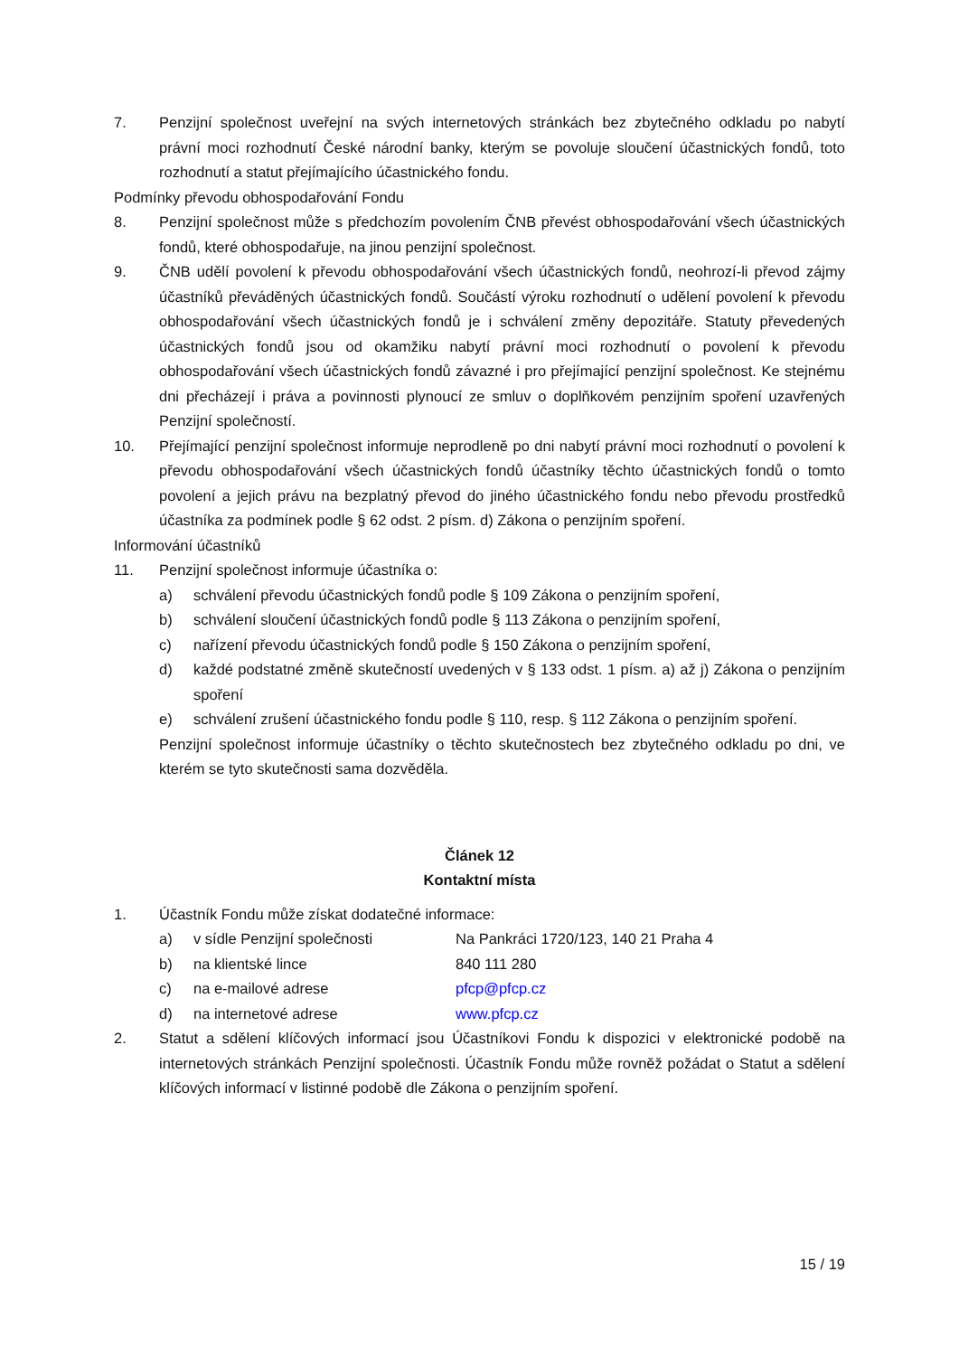7. Penzijní společnost uveřejní na svých internetových stránkách bez zbytečného odkladu po nabytí právní moci rozhodnutí České národní banky, kterým se povoluje sloučení účastnických fondů, toto rozhodnutí a statut přejímajícího účastnického fondu.
Podmínky převodu obhospodařování Fondu
8. Penzijní společnost může s předchozím povolením ČNB převést obhospodařování všech účastnických fondů, které obhospodařuje, na jinou penzijní společnost.
9. ČNB udělí povolení k převodu obhospodařování všech účastnických fondů, neohrozí-li převod zájmy účastníků převáděných účastnických fondů. Součástí výroku rozhodnutí o udělení povolení k převodu obhospodařování všech účastnických fondů je i schválení změny depozitáře. Statuty převedených účastnických fondů jsou od okamžiku nabytí právní moci rozhodnutí o povolení k převodu obhospodařování všech účastnických fondů závazné i pro přejímající penzijní společnost. Ke stejnému dni přecházejí i práva a povinnosti plynoucí ze smluv o doplňkovém penzijním spoření uzavřených Penzijní společností.
10. Přejímající penzijní společnost informuje neprodleně po dni nabytí právní moci rozhodnutí o povolení k převodu obhospodařování všech účastnických fondů účastníky těchto účastnických fondů o tomto povolení a jejich právu na bezplatný převod do jiného účastnického fondu nebo převodu prostředků účastníka za podmínek podle § 62 odst. 2 písm. d) Zákona o penzijním spoření.
Informování účastníků
11. Penzijní společnost informuje účastníka o:
a) schválení převodu účastnických fondů podle § 109 Zákona o penzijním spoření,
b) schválení sloučení účastnických fondů podle § 113 Zákona o penzijním spoření,
c) nařízení převodu účastnických fondů podle § 150 Zákona o penzijním spoření,
d) každé podstatné změně skutečností uvedených v § 133 odst. 1 písm. a) až j) Zákona o penzijním spoření
e) schválení zrušení účastnického fondu podle § 110, resp. § 112 Zákona o penzijním spoření.
Penzijní společnost informuje účastníky o těchto skutečnostech bez zbytečného odkladu po dni, ve kterém se tyto skutečnosti sama dozvěděla.
Článek 12
Kontaktní místa
1. Účastník Fondu může získat dodatečné informace:
a) v sídle Penzijní společnosti Na Pankráci 1720/123, 140 21 Praha 4
b) na klientské lince 840 111 280
c) na e-mailové adrese pfcp@pfcp.cz
d) na internetové adrese www.pfcp.cz
2. Statut a sdělení klíčových informací jsou Účastníkovi Fondu k dispozici v elektronické podobě na internetových stránkách Penzijní společnosti. Účastník Fondu může rovněž požádat o Statut a sdělení klíčových informací v listinné podobě dle Zákona o penzijním spoření.
15 / 19